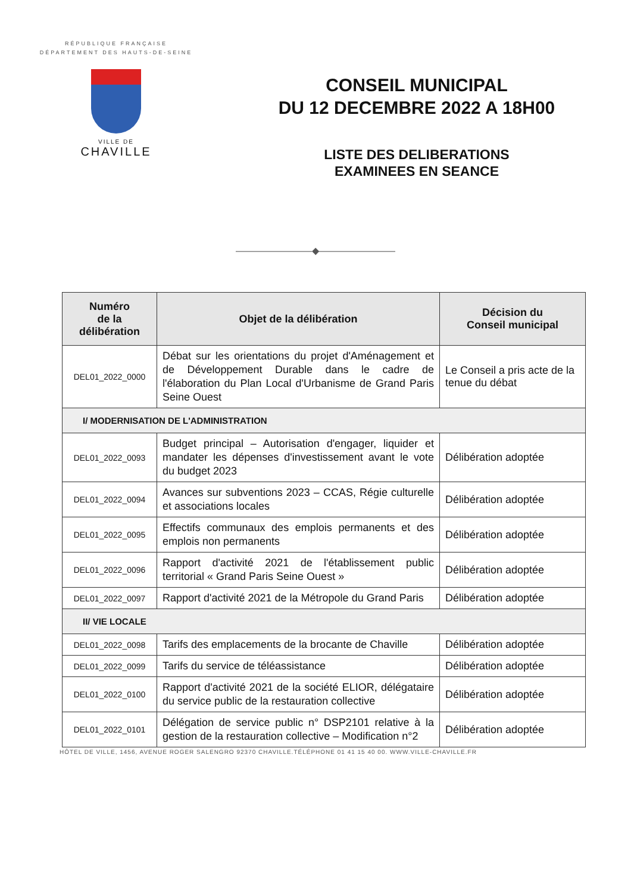RÉPUBLIQUE FRANÇAISE
DÉPARTEMENT DES HAUTS-DE-SEINE
VILLE DE
CHAVILLE
CONSEIL MUNICIPAL
DU 12 DECEMBRE 2022 A 18H00
LISTE DES DELIBERATIONS
EXAMINEES EN SEANCE
————————◆————————
| Numéro de la délibération | Objet de la délibération | Décision du Conseil municipal |
| --- | --- | --- |
| DEL01_2022_0000 | Débat sur les orientations du projet d'Aménagement et de Développement Durable dans le cadre de l'élaboration du Plan Local d'Urbanisme de Grand Paris Seine Ouest | Le Conseil a pris acte de la tenue du débat |
| I/ MODERNISATION DE L'ADMINISTRATION | | |
| DEL01_2022_0093 | Budget principal – Autorisation d'engager, liquider et mandater les dépenses d'investissement avant le vote du budget 2023 | Délibération adoptée |
| DEL01_2022_0094 | Avances sur subventions 2023 – CCAS, Régie culturelle et associations locales | Délibération adoptée |
| DEL01_2022_0095 | Effectifs communaux des emplois permanents et des emplois non permanents | Délibération adoptée |
| DEL01_2022_0096 | Rapport d'activité 2021 de l'établissement public territorial « Grand Paris Seine Ouest » | Délibération adoptée |
| DEL01_2022_0097 | Rapport d'activité 2021 de la Métropole du Grand Paris | Délibération adoptée |
| II/ VIE LOCALE | | |
| DEL01_2022_0098 | Tarifs des emplacements de la brocante de Chaville | Délibération adoptée |
| DEL01_2022_0099 | Tarifs du service de téléassistance | Délibération adoptée |
| DEL01_2022_0100 | Rapport d'activité 2021 de la société ELIOR, délégataire du service public de la restauration collective | Délibération adoptée |
| DEL01_2022_0101 | Délégation de service public n° DSP2101 relative à la gestion de la restauration collective – Modification n°2 | Délibération adoptée |
HÔTEL DE VILLE, 1456, AVENUE ROGER SALENGRO 92370 CHAVILLE.TÉLÉPHONE 01 41 15 40 00. WWW.VILLE-CHAVILLE.FR